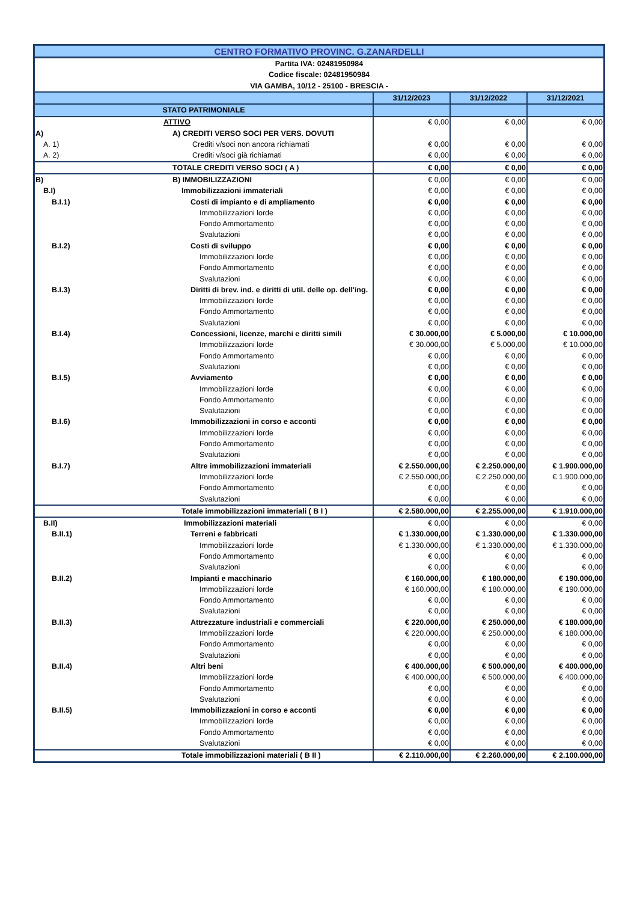| CENTRO FORMATIVO PROVINC. G.ZANARDELLI | | | | | |
| Partita IVA: 02481950984 | | | | | |
| Codice fiscale: 02481950984 | | | | | |
| VIA GAMBA, 10/12 - 25100 - BRESCIA - | | | | | |
| | | | 31/12/2023 | 31/12/2022 | 31/12/2021 |
| STATO PATRIMONIALE | | | | | |
| | | ATTIVO | € 0,00 | € 0,00 | € 0,00 |
| A) | | A) CREDITI VERSO SOCI PER VERS. DOVUTI | | | |
| A. 1) | | Crediti v/soci non ancora richiamati | € 0,00 | € 0,00 | € 0,00 |
| A. 2) | | Crediti v/soci già richiamati | € 0,00 | € 0,00 | € 0,00 |
| | | TOTALE CREDITI VERSO SOCI ( A ) | € 0,00 | € 0,00 | € 0,00 |
| B) | | B) IMMOBILIZZAZIONI | € 0,00 | € 0,00 | € 0,00 |
| B.I) | | Immobilizzazioni immateriali | € 0,00 | € 0,00 | € 0,00 |
| B.I.1) | | Costi di impianto e di ampliamento | € 0,00 | € 0,00 | € 0,00 |
| | | Immobilizzazioni lorde | € 0,00 | € 0,00 | € 0,00 |
| | | Fondo Ammortamento | € 0,00 | € 0,00 | € 0,00 |
| | | Svalutazioni | € 0,00 | € 0,00 | € 0,00 |
| B.I.2) | | Costi di sviluppo | € 0,00 | € 0,00 | € 0,00 |
| | | Immobilizzazioni lorde | € 0,00 | € 0,00 | € 0,00 |
| | | Fondo Ammortamento | € 0,00 | € 0,00 | € 0,00 |
| | | Svalutazioni | € 0,00 | € 0,00 | € 0,00 |
| B.I.3) | | Diritti di brev. ind. e diritti di util. delle op. dell'ing. | € 0,00 | € 0,00 | € 0,00 |
| | | Immobilizzazioni lorde | € 0,00 | € 0,00 | € 0,00 |
| | | Fondo Ammortamento | € 0,00 | € 0,00 | € 0,00 |
| | | Svalutazioni | € 0,00 | € 0,00 | € 0,00 |
| B.I.4) | | Concessioni, licenze, marchi e diritti simili | € 30.000,00 | € 5.000,00 | € 10.000,00 |
| | | Immobilizzazioni lorde | € 30.000,00 | € 5.000,00 | € 10.000,00 |
| | | Fondo Ammortamento | € 0,00 | € 0,00 | € 0,00 |
| | | Svalutazioni | € 0,00 | € 0,00 | € 0,00 |
| B.I.5) | | Avviamento | € 0,00 | € 0,00 | € 0,00 |
| | | Immobilizzazioni lorde | € 0,00 | € 0,00 | € 0,00 |
| | | Fondo Ammortamento | € 0,00 | € 0,00 | € 0,00 |
| | | Svalutazioni | € 0,00 | € 0,00 | € 0,00 |
| B.I.6) | | Immobilizzazioni in corso e acconti | € 0,00 | € 0,00 | € 0,00 |
| | | Immobilizzazioni lorde | € 0,00 | € 0,00 | € 0,00 |
| | | Fondo Ammortamento | € 0,00 | € 0,00 | € 0,00 |
| | | Svalutazioni | € 0,00 | € 0,00 | € 0,00 |
| B.I.7) | | Altre immobilizzazioni immateriali | € 2.550.000,00 | € 2.250.000,00 | € 1.900.000,00 |
| | | Immobilizzazioni lorde | € 2.550.000,00 | € 2.250.000,00 | € 1.900.000,00 |
| | | Fondo Ammortamento | € 0,00 | € 0,00 | € 0,00 |
| | | Svalutazioni | € 0,00 | € 0,00 | € 0,00 |
| | | Totale immobilizzazioni immateriali ( B I ) | € 2.580.000,00 | € 2.255.000,00 | € 1.910.000,00 |
| B.II) | | Immobilizzazioni materiali | € 0,00 | € 0,00 | € 0,00 |
| B.II.1) | | Terreni e fabbricati | € 1.330.000,00 | € 1.330.000,00 | € 1.330.000,00 |
| | | Immobilizzazioni lorde | € 1.330.000,00 | € 1.330.000,00 | € 1.330.000,00 |
| | | Fondo Ammortamento | € 0,00 | € 0,00 | € 0,00 |
| | | Svalutazioni | € 0,00 | € 0,00 | € 0,00 |
| B.II.2) | | Impianti e macchinario | € 160.000,00 | € 180.000,00 | € 190.000,00 |
| | | Immobilizzazioni lorde | € 160.000,00 | € 180.000,00 | € 190.000,00 |
| | | Fondo Ammortamento | € 0,00 | € 0,00 | € 0,00 |
| | | Svalutazioni | € 0,00 | € 0,00 | € 0,00 |
| B.II.3) | | Attrezzature industriali e commerciali | € 220.000,00 | € 250.000,00 | € 180.000,00 |
| | | Immobilizzazioni lorde | € 220.000,00 | € 250.000,00 | € 180.000,00 |
| | | Fondo Ammortamento | € 0,00 | € 0,00 | € 0,00 |
| | | Svalutazioni | € 0,00 | € 0,00 | € 0,00 |
| B.II.4) | | Altri beni | € 400.000,00 | € 500.000,00 | € 400.000,00 |
| | | Immobilizzazioni lorde | € 400.000,00 | € 500.000,00 | € 400.000,00 |
| | | Fondo Ammortamento | € 0,00 | € 0,00 | € 0,00 |
| | | Svalutazioni | € 0,00 | € 0,00 | € 0,00 |
| B.II.5) | | Immobilizzazioni in corso e acconti | € 0,00 | € 0,00 | € 0,00 |
| | | Immobilizzazioni lorde | € 0,00 | € 0,00 | € 0,00 |
| | | Fondo Ammortamento | € 0,00 | € 0,00 | € 0,00 |
| | | Svalutazioni | € 0,00 | € 0,00 | € 0,00 |
| | | Totale immobilizzazioni materiali ( B II ) | € 2.110.000,00 | € 2.260.000,00 | € 2.100.000,00 |